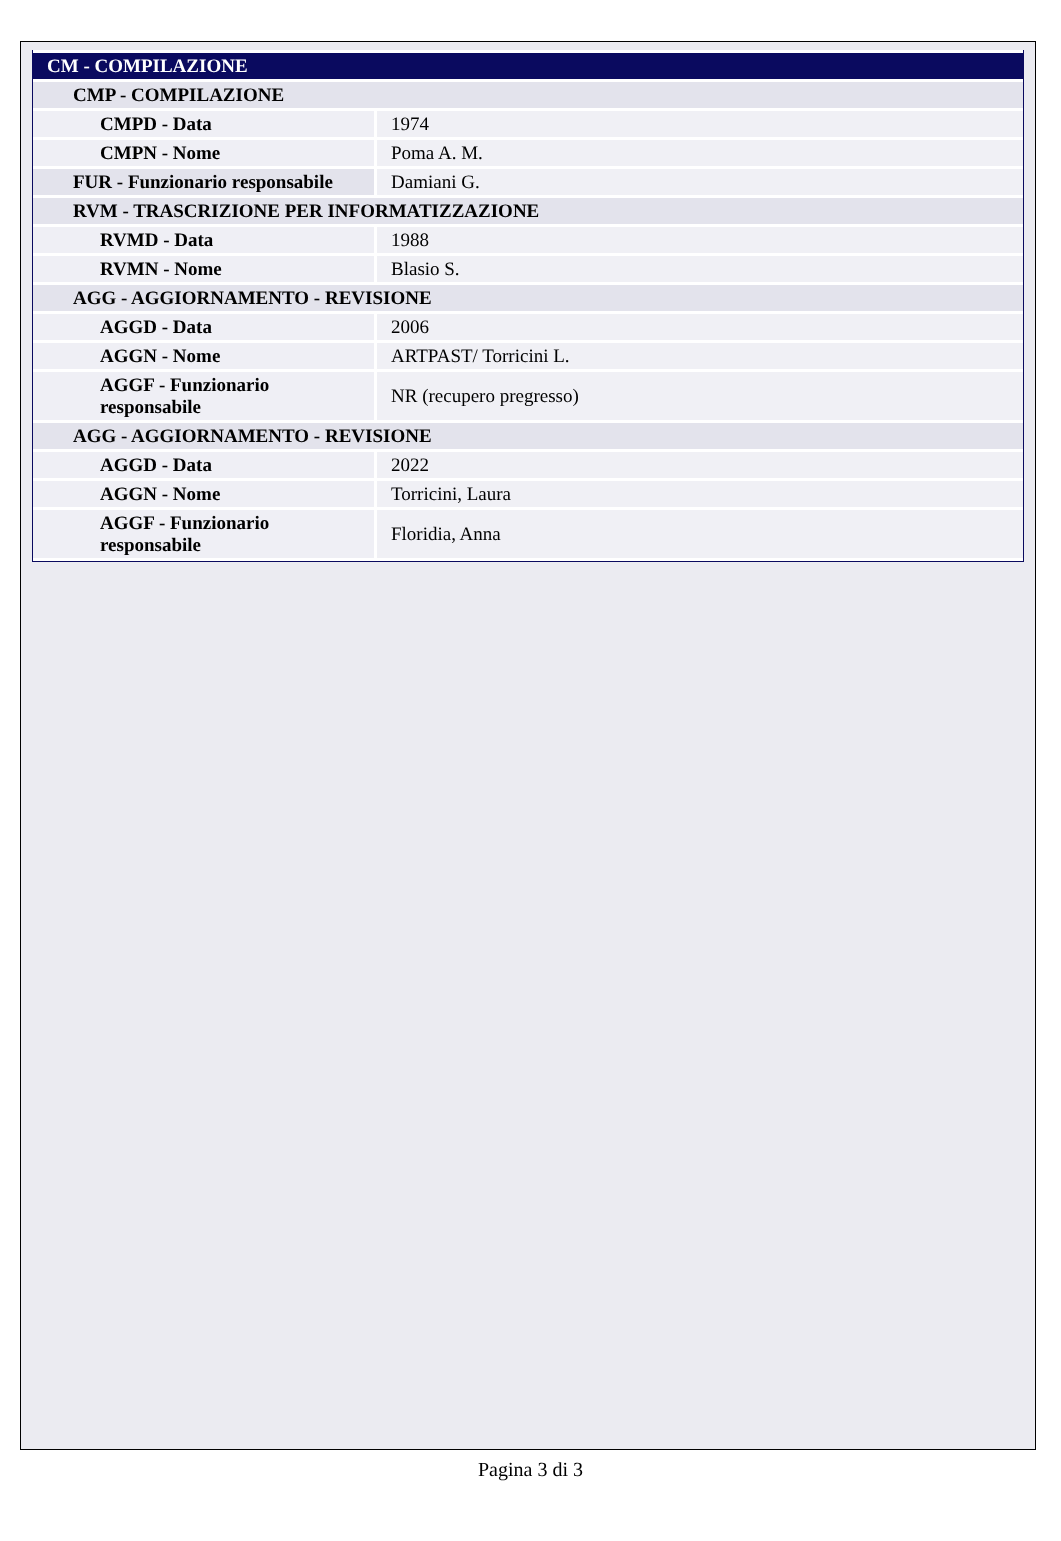| CM - COMPILAZIONE | |
| CMP - COMPILAZIONE | |
| CMPD - Data | 1974 |
| CMPN - Nome | Poma A. M. |
| FUR - Funzionario responsabile | Damiani G. |
| RVM - TRASCRIZIONE PER INFORMATIZZAZIONE | |
| RVMD - Data | 1988 |
| RVMN - Nome | Blasio S. |
| AGG - AGGIORNAMENTO - REVISIONE | |
| AGGD - Data | 2006 |
| AGGN - Nome | ARTPAST/ Torricini L. |
| AGGF - Funzionario responsabile | NR (recupero pregresso) |
| AGG - AGGIORNAMENTO - REVISIONE | |
| AGGD - Data | 2022 |
| AGGN - Nome | Torricini, Laura |
| AGGF - Funzionario responsabile | Floridia, Anna |
Pagina 3 di 3